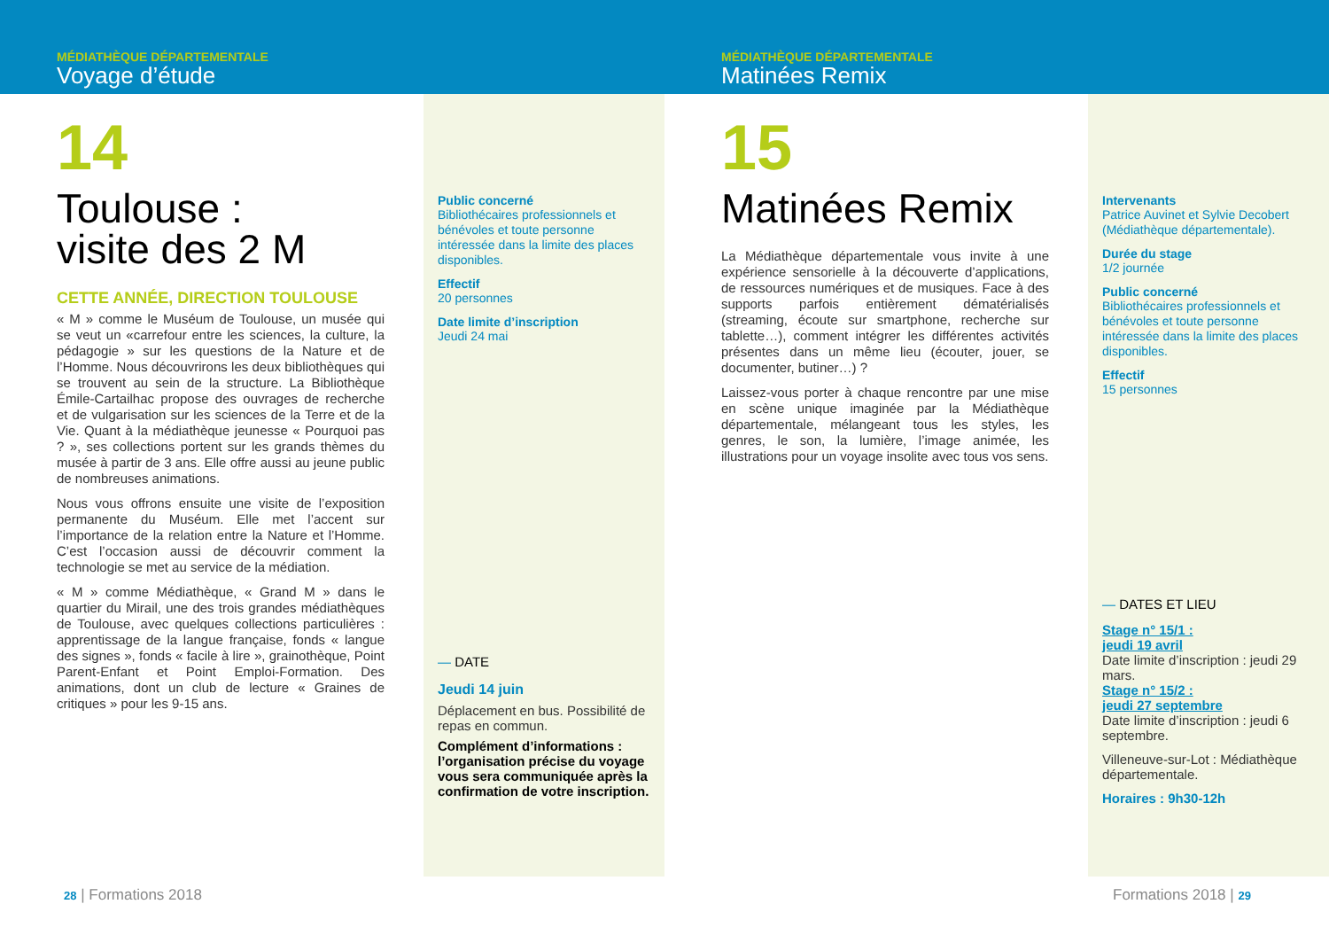MÉDIATHÈQUE DÉPARTEMENTALE
Voyage d’étude
14
Toulouse :
visite des 2 M
CETTE ANNÉE, DIRECTION TOULOUSE
« M » comme le Muséum de Toulouse, un musée qui se veut un «carrefour entre les sciences, la culture, la pédagogie » sur les questions de la Nature et de l’Homme. Nous découvrirons les deux bibliothèques qui se trouvent au sein de la structure. La Bibliothèque Émile-Cartailhac propose des ouvrages de recherche et de vulgarisation sur les sciences de la Terre et de la Vie. Quant à la médiathèque jeunesse « Pourquoi pas ? », ses collections portent sur les grands thèmes du musée à partir de 3 ans. Elle offre aussi au jeune public de nombreuses animations.
Nous vous offrons ensuite une visite de l’exposition permanente du Muséum. Elle met l’accent sur l’importance de la relation entre la Nature et l’Homme. C’est l’occasion aussi de découvrir comment la technologie se met au service de la médiation.
« M » comme Médiathèque, « Grand M » dans le quartier du Mirail, une des trois grandes médiathèques de Toulouse, avec quelques collections particulières : apprentissage de la langue française, fonds « langue des signes », fonds « facile à lire », grainothèque, Point Parent-Enfant et Point Emploi-Formation. Des animations, dont un club de lecture « Graines de critiques » pour les 9-15 ans.
Public concerné
Bibliothécaires professionnels et bénévoles et toute personne intéressée dans la limite des places disponibles.
Effectif
20 personnes
Date limite d’inscription
Jeudi 24 mai
— DATE
Jeudi 14 juin
Déplacement en bus. Possibilité de repas en commun.
Complément d’informations : l’organisation précise du voyage vous sera communiquée après la confirmation de votre inscription.
28 | Formations 2018
MÉDIATHÈQUE DÉPARTEMENTALE
Matinées Remix
15
Matinées Remix
La Médiathèque départementale vous invite à une expérience sensorielle à la découverte d’applications, de ressources numériques et de musiques. Face à des supports parfois entièrement dématérialisés (streaming, écoute sur smartphone, recherche sur tablette…), comment intégrer les différentes activités présentes dans un même lieu (écouter, jouer, se documenter, butiner…) ?
Laissez-vous porter à chaque rencontre par une mise en scène unique imaginée par la Médiathèque départementale, mélangeant tous les styles, les genres, le son, la lumière, l’image animée, les illustrations pour un voyage insolite avec tous vos sens.
Intervenants
Patrice Auvinet et Sylvie Decobert (Médiathèque départementale).
Durée du stage
1/2 journée
Public concerné
Bibliothécaires professionnels et bénévoles et toute personne intéressée dans la limite des places disponibles.
Effectif
15 personnes
— DATES ET LIEU
Stage n° 15/1 :
jeudi 19 avril
Date limite d’inscription : jeudi 29 mars.
Stage n° 15/2 :
jeudi 27 septembre
Date limite d’inscription : jeudi 6 septembre.
Villeneuve-sur-Lot : Médiathèque départementale.
Horaires : 9h30-12h
Formations 2018 | 29